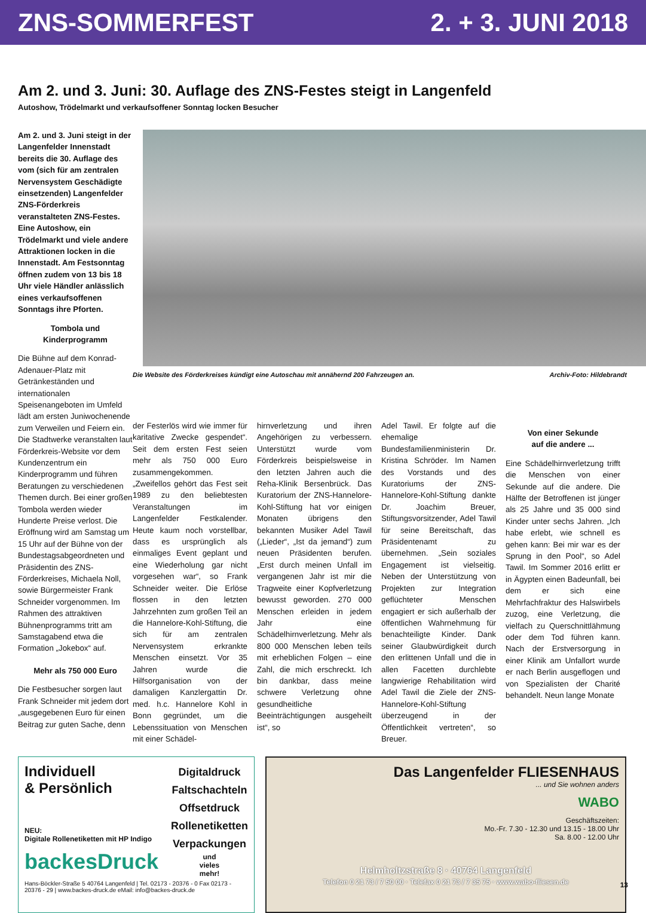ZNS-SOMMERFEST 2. + 3. JUNI 2018
Am 2. und 3. Juni: 30. Auflage des ZNS-Festes steigt in Langenfeld
Autoshow, Trödelmarkt und verkaufsoffener Sonntag locken Besucher
Am 2. und 3. Juni steigt in der Langenfelder Innenstadt bereits die 30. Auflage des vom (sich für am zentralen Nervensystem Geschädigte einsetzenden) Langenfelder ZNS-Förderkreis veranstalteten ZNS-Festes. Eine Autoshow, ein Trödelmarkt und viele andere Attraktionen locken in die Innenstadt. Am Festsonntag öffnen zudem von 13 bis 18 Uhr viele Händler anlässlich eines verkaufsoffenen Sonntags ihre Pforten.
Tombola und
Kinderprogramm
Die Bühne auf dem Konrad-Adenauer-Platz mit Getränkeständen und internationalen Speisenangeboten im Umfeld lädt am ersten Juniwochenende zum Verweilen und Feiern ein. Die Stadtwerke veranstalten laut Förderkreis-Website vor dem Kundenzentrum ein Kinderprogramm und führen Beratungen zu verschiedenen Themen durch. Bei einer großen Tombola werden wieder Hunderte Preise verlost. Die Eröffnung wird am Samstag um 15 Uhr auf der Bühne von der Bundestagsabgeordneten und Präsidentin des ZNS-Förderkreises, Michaela Noll, sowie Bürgermeister Frank Schneider vorgenommen. Im Rahmen des attraktiven Bühnenprogramms tritt am Samstagabend etwa die Formation „Jokebox“ auf.
Mehr als 750 000 Euro
Die Festbesucher sorgen laut Frank Schneider mit jedem dort „ausgegebenen Euro für einen Beitrag zur guten Sache, denn
Die Website des Förderkreises kündigt eine Autoschau mit annähernd 200 Fahrzeugen an. Archiv-Foto: Hildebrandt
der Festerlös wird wie immer für karitative Zwecke gespendet“. Seit dem ersten Fest seien mehr als 750 000 Euro zusammengekommen. „Zweifellos gehört das Fest seit 1989 zu den beliebtesten Veranstaltungen im Langenfelder Festkalender. Heute kaum noch vorstellbar, dass es ursprünglich als einmaliges Event geplant und eine Wiederholung gar nicht vorgesehen war“, so Frank Schneider weiter. Die Erlöse flossen in den letzten Jahrzehnten zum großen Teil an die Hannelore-Kohl-Stiftung, die sich für am zentralen Nervensystem erkrankte Menschen einsetzt. Vor 35 Jahren wurde die Hilfsorganisation von der damaligen Kanzlergattin Dr. med. h.c. Hannelore Kohl in Bonn gegründet, um die Lebenssituation von Menschen mit einer Schädel-
hirnverletzung und ihren Angehörigen zu verbessern. Unterstützt wurde vom Förderkreis beispielsweise in den letzten Jahren auch die Reha-Klinik Bersenbrück. Das Kuratorium der ZNS-Hannelore-Kohl-Stiftung hat vor einigen Monaten übrigens den bekannten Musiker Adel Tawil („Lieder“, „Ist da jemand“) zum neuen Präsidenten berufen. „Erst durch meinen Unfall im vergangenen Jahr ist mir die Tragweite einer Kopfverletzung bewusst geworden. 270 000 Menschen erleiden in jedem Jahr eine Schädelhirnverletzung. Mehr als 800 000 Menschen leben teils mit erheblichen Folgen – eine Zahl, die mich erschreckt. Ich bin dankbar, dass meine schwere Verletzung ohne gesundheitliche Beeinträchtigungen ausgeheilt ist“, so
Adel Tawil. Er folgte auf die ehemalige Bundesfamilienministerin Dr. Kristina Schröder. Im Namen des Vorstands und des Kuratoriums der ZNS-Hannelore-Kohl-Stiftung dankte Dr. Joachim Breuer, Stiftungsvorsitzender, Adel Tawil für seine Bereitschaft, das Präsidentenamt zu übernehmen. „Sein soziales Engagement ist vielseitig. Neben der Unterstützung von Projekten zur Integration geflüchteter Menschen engagiert er sich außerhalb der öffentlichen Wahrnehmung für benachteiligte Kinder. Dank seiner Glaubwürdigkeit durch den erlittenen Unfall und die in allen Facetten durchlebte langwierige Rehabilitation wird Adel Tawil die Ziele der ZNS-Hannelore-Kohl-Stiftung überzeugend in der Öffentlichkeit vertreten“, so Breuer.
Von einer Sekunde
auf die andere ...
Eine Schädelhirnverletzung trifft die Menschen von einer Sekunde auf die andere. Die Hälfte der Betroffenen ist jünger als 25 Jahre und 35 000 sind Kinder unter sechs Jahren. „Ich habe erlebt, wie schnell es gehen kann: Bei mir war es der Sprung in den Pool“, so Adel Tawil. Im Sommer 2016 erlitt er in Ägypten einen Badeunfall, bei dem er sich eine Mehrfachfraktur des Halswirbels zuzog, eine Verletzung, die vielfach zu Querschnittlähmung oder dem Tod führen kann. Nach der Erstversorgung in einer Klinik am Unfallort wurde er nach Berlin ausgeflogen und von Spezialisten der Charité behandelt. Neun lange Monate
Individuell
& Persönlich
NEU:
Digitale Rollenetiketten mit HP Indigo
backesDruck
Digitaldruck
Faltschachteln
Offsetdruck
Rollenetiketten
Verpackungen
und
vieles
mehr!
Hans-Böckler-Straße 5 40764 Langenfeld | Tel. 02173 - 20376 - 0 Fax 02173 - 20376 - 29 | www.backes-druck.de eMail: info@backes-druck.de
Das Langenfelder FLIESENHAUS
... und Sie wohnen anders
WABO
Geschäftszeiten:
Mo.-Fr. 7.30 - 12.30 und 13.15 - 18.00 Uhr
Sa. 8.00 - 12.00 Uhr
Helmholtzstraße 8 · 40764 Langenfeld
Telefon 0 21 73 / 7 50 00 · Telefax 0 21 73 / 7 35 75 · www.wabo-fliesen.de
13